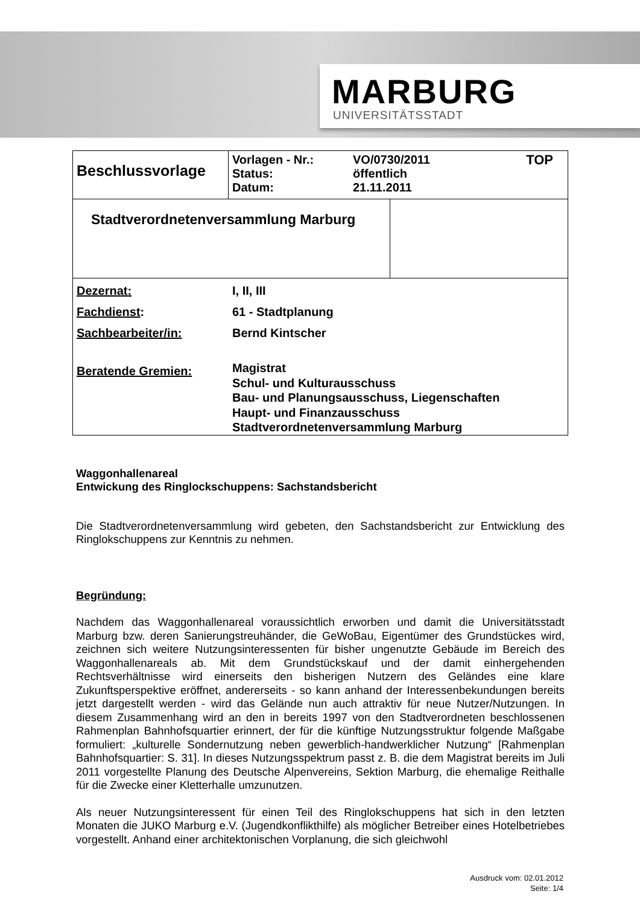MARBURG
UNIVERSITÄTSSTADT
| Beschlussvorlage | / Vorlagen - Nr.: Status: Datum: / VO/0730/2011 öffentlich 21.11.2011 / TOP / | |
| Stadtverordnetenversammlung Marburg | | |
| / Dezernat: / I, II, III / / Fachdienst : / 61 - Stadtplanung / / Sachbearbeiter/in: / Bernd Kintscher / / Beratende Gremien: / Magistrat Schul- und Kulturausschuss Bau- und Planungsausschuss, Liegenschaften Haupt- und Finanzausschuss Stadtverordnetenversammlung Marburg / | | |
Waggonhallenareal
Entwickung des Ringlockschuppens: Sachstandsbericht
Die Stadtverordnetenversammlung wird gebeten, den Sachstandsbericht zur Entwicklung des Ringlokschuppens zur Kenntnis zu nehmen.
Begründung:
Nachdem das Waggonhallenareal voraussichtlich erworben und damit die Universitätsstadt Marburg bzw. deren Sanierungstreuhänder, die GeWoBau, Eigentümer des Grundstückes wird, zeichnen sich weitere Nutzungsinteressenten für bisher ungenutzte Gebäude im Bereich des Waggonhallenareals ab. Mit dem Grundstückskauf und der damit einhergehenden Rechtsverhältnisse wird einerseits den bisherigen Nutzern des Geländes eine klare Zukunftsperspektive eröffnet, andererseits - so kann anhand der Interessen­bekundungen bereits jetzt dargestellt werden - wird das Gelände nun auch attraktiv für neue Nutzer/Nutzungen. In diesem Zusammenhang wird an den in bereits 1997 von den Stadtverordneten beschlossenen Rahmenplan Bahnhofsquartier erinnert, der für die künftige Nutzungsstruktur folgende Maßgabe formuliert: „kulturelle Sondernutzung neben gewerblich-handwerklicher Nutzung“ [Rahmenplan Bahnhofsquartier: S. 31]. In dieses Nutzungs­spektrum passt z. B. die dem Magistrat bereits im Juli 2011 vorgestellte Planung des Deutsche Alpenvereins, Sektion Marburg, die ehemalige Reithalle für die Zwecke einer Kletterhalle umzunutzen.
Als neuer Nutzungsinteressent für einen Teil des Ringlokschuppens hat sich in den letzten Monaten die JUKO Marburg e.V. (Jugendkonflikthilfe) als möglicher Betreiber eines Hotelbetriebes vorgestellt. Anhand einer architektonischen Vorplanung, die sich gleichwohl
Ausdruck vom: 02.01.2012
Seite: 1/4